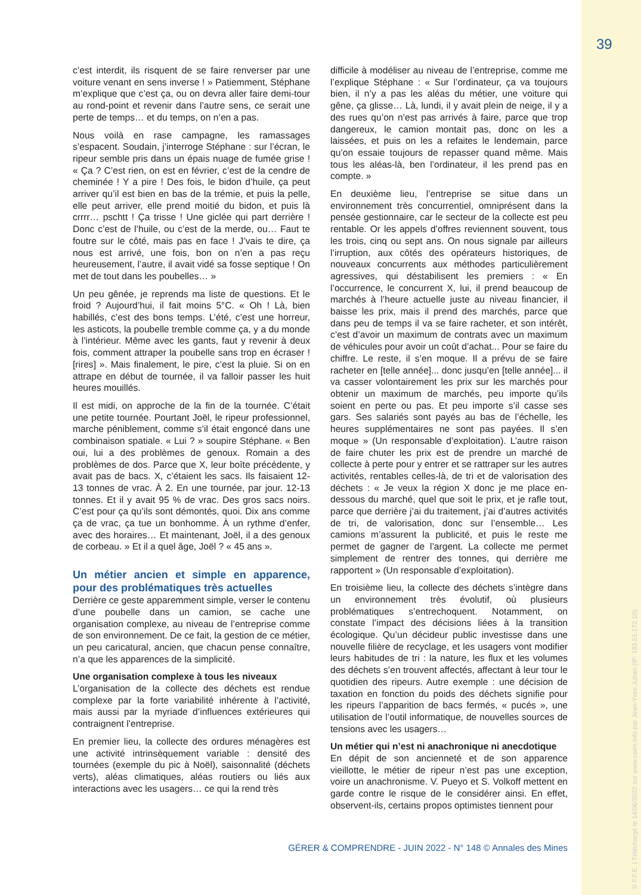39
© F.F.E. | Téléchargé le 14/06/2022 sur www.cairn.info par Jean-Yves Juban (IP: 193.51.172.10)
c’est interdit, ils risquent de se faire renverser par une voiture venant en sens inverse ! » Patiemment, Stéphane m’explique que c’est ça, ou on devra aller faire demi-tour au rond-point et revenir dans l’autre sens, ce serait une perte de temps… et du temps, on n’en a pas.
Nous voilà en rase campagne, les ramassages s’espacent. Soudain, j’interroge Stéphane : sur l’écran, le ripeur semble pris dans un épais nuage de fumée grise ! « Ça ? C’est rien, on est en février, c’est de la cendre de cheminée ! Y a pire ! Des fois, le bidon d’huile, ça peut arriver qu’il est bien en bas de la trémie, et puis la pelle, elle peut arriver, elle prend moitié du bidon, et puis là crrrr… pschtt ! Ça trisse ! Une giclée qui part derrière ! Donc c’est de l’huile, ou c’est de la merde, ou… Faut te foutre sur le côté, mais pas en face ! J’vais te dire, ça nous est arrivé, une fois, bon on n’en a pas reçu heureusement, l’autre, il avait vidé sa fosse septique ! On met de tout dans les poubelles… »
Un peu gênée, je reprends ma liste de questions. Et le froid ? Aujourd’hui, il fait moins 5°C. « Oh ! Là, bien habillés, c’est des bons temps. L’été, c’est une horreur, les asticots, la poubelle tremble comme ça, y a du monde à l’intérieur. Même avec les gants, faut y revenir à deux fois, comment attraper la poubelle sans trop en écraser ! [rires] ». Mais finalement, le pire, c’est la pluie. Si on en attrape en début de tournée, il va falloir passer les huit heures mouillés.
Il est midi, on approche de la fin de la tournée. C’était une petite tournée. Pourtant Joël, le ripeur professionnel, marche péniblement, comme s’il était engoncé dans une combinaison spatiale. « Lui ? » soupire Stéphane. « Ben oui, lui a des problèmes de genoux. Romain a des problèmes de dos. Parce que X, leur boîte précédente, y avait pas de bacs. X, c’étaient les sacs. Ils faisaient 12-13 tonnes de vrac. À 2. En une tournée, par jour. 12-13 tonnes. Et il y avait 95 % de vrac. Des gros sacs noirs. C’est pour ça qu’ils sont démontés, quoi. Dix ans comme ça de vrac, ça tue un bonhomme. À un rythme d’enfer, avec des horaires… Et maintenant, Joël, il a des genoux de corbeau. » Et il a quel âge, Joël ? « 45 ans ».
Un métier ancien et simple en apparence, pour des problématiques très actuelles
Derrière ce geste apparemment simple, verser le contenu d’une poubelle dans un camion, se cache une organisation complexe, au niveau de l’entreprise comme de son environnement. De ce fait, la gestion de ce métier, un peu caricatural, ancien, que chacun pense connaître, n’a que les apparences de la simplicité.
Une organisation complexe à tous les niveaux
L’organisation de la collecte des déchets est rendue complexe par la forte variabilité inhérente à l’activité, mais aussi par la myriade d’influences extérieures qui contraignent l’entreprise.
En premier lieu, la collecte des ordures ménagères est une activité intrinsèquement variable : densité des tournées (exemple du pic à Noël), saisonnalité (déchets verts), aléas climatiques, aléas routiers ou liés aux interactions avec les usagers… ce qui la rend très
difficile à modéliser au niveau de l’entreprise, comme me l’explique Stéphane : « Sur l’ordinateur, ça va toujours bien, il n’y a pas les aléas du métier, une voiture qui gêne, ça glisse… Là, lundi, il y avait plein de neige, il y a des rues qu’on n’est pas arrivés à faire, parce que trop dangereux, le camion montait pas, donc on les a laissées, et puis on les a refaites le lendemain, parce qu’on essaie toujours de repasser quand même. Mais tous les aléas-là, ben l’ordinateur, il les prend pas en compte. »
En deuxième lieu, l’entreprise se situe dans un environnement très concurrentiel, omniprésent dans la pensée gestionnaire, car le secteur de la collecte est peu rentable. Or les appels d’offres reviennent souvent, tous les trois, cinq ou sept ans. On nous signale par ailleurs l’irruption, aux côtés des opérateurs historiques, de nouveaux concurrents aux méthodes particulièrement agressives, qui déstabilisent les premiers : « En l’occurrence, le concurrent X, lui, il prend beaucoup de marchés à l’heure actuelle juste au niveau financier, il baisse les prix, mais il prend des marchés, parce que dans peu de temps il va se faire racheter, et son intérêt, c’est d’avoir un maximum de contrats avec un maximum de véhicules pour avoir un coût d’achat... Pour se faire du chiffre. Le reste, il s’en moque. Il a prévu de se faire racheter en [telle année]... donc jusqu’en [telle année]... il va casser volontairement les prix sur les marchés pour obtenir un maximum de marchés, peu importe qu’ils soient en perte ou pas. Et peu importe s’il casse ses gars. Ses salariés sont payés au bas de l’échelle, les heures supplémentaires ne sont pas payées. Il s’en moque » (Un responsable d’exploitation). L’autre raison de faire chuter les prix est de prendre un marché de collecte à perte pour y entrer et se rattraper sur les autres activités, rentables celles-là, de tri et de valorisation des déchets : « Je veux la région X donc je me place en-dessous du marché, quel que soit le prix, et je rafle tout, parce que derrière j’ai du traitement, j’ai d’autres activités de tri, de valorisation, donc sur l’ensemble… Les camions m’assurent la publicité, et puis le reste me permet de gagner de l’argent. La collecte me permet simplement de rentrer des tonnes, qui derrière me rapportent » (Un responsable d’exploitation).
En troisième lieu, la collecte des déchets s’intègre dans un environnement très évolutif, où plusieurs problématiques s’entrechoquent. Notamment, on constate l’impact des décisions liées à la transition écologique. Qu’un décideur public investisse dans une nouvelle filière de recyclage, et les usagers vont modifier leurs habitudes de tri : la nature, les flux et les volumes des déchets s’en trouvent affectés, affectant à leur tour le quotidien des ripeurs. Autre exemple : une décision de taxation en fonction du poids des déchets signifie pour les ripeurs l’apparition de bacs fermés, « pucés », une utilisation de l’outil informatique, de nouvelles sources de tensions avec les usagers…
Un métier qui n’est ni anachronique ni anecdotique
En dépit de son ancienneté et de son apparence vieillotte, le métier de ripeur n’est pas une exception, voire un anachronisme. V. Pueyo et S. Volkoff mettent en garde contre le risque de le considérer ainsi. En effet, observent-ils, certains propos optimistes tiennent pour
GÉRER & COMPRENDRE - JUIN 2022 - N° 148 © Annales des Mines